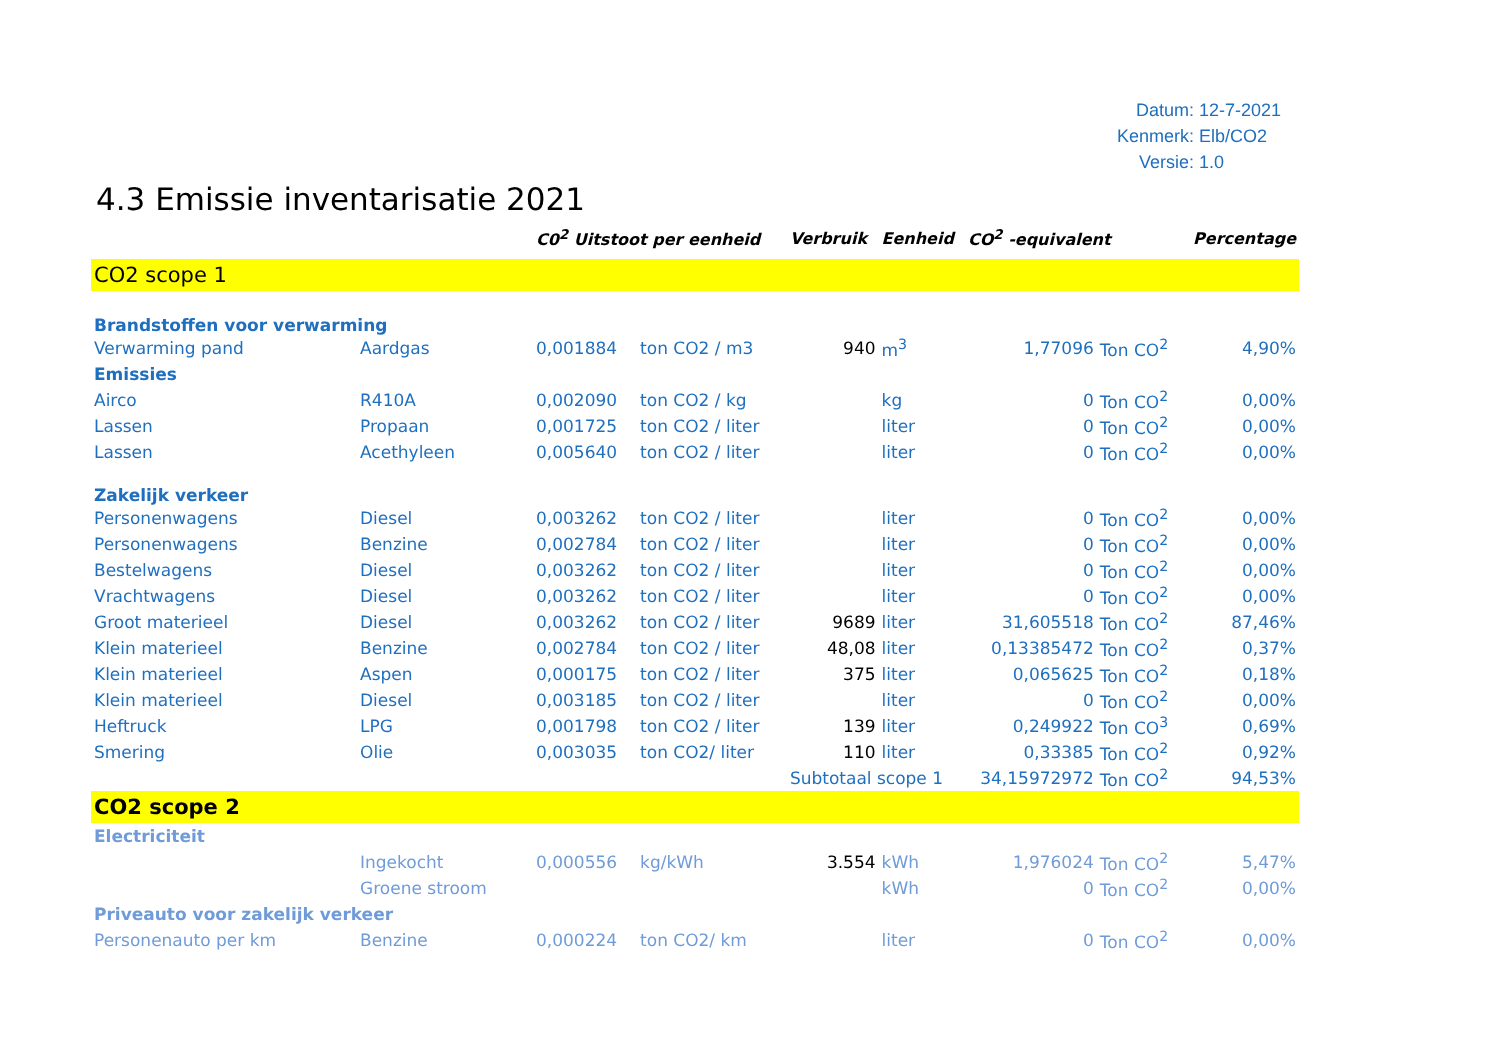Datum: 12-7-2021
Kenmerk: Elb/CO2
Versie: 1.0
4.3 Emissie inventarisatie 2021
| | | C0<sup>2</sup> Uitstoot per eenheid | | Verbruik | Eenheid | CO<sup>2</sup> -equivalent | | Percentage |
| --- | --- | --- | --- | --- | --- | --- | --- | --- |
| CO2 scope 1 | | | | | | | | |
| Brandstoffen voor verwarming | | | | | | | | |
| Verwarming pand | Aardgas | 0,001884 | ton CO2 / m3 | 940 | m<sup>3</sup> | 1,77096 | Ton CO<sup>2</sup> | 4,90% |
| Emissies | | | | | | | | |
| Airco | R410A | 0,002090 | ton CO2 / kg | | kg | 0 | Ton CO<sup>2</sup> | 0,00% |
| Lassen | Propaan | 0,001725 | ton CO2 / liter | | liter | 0 | Ton CO<sup>2</sup> | 0,00% |
| Lassen | Acethyleen | 0,005640 | ton CO2 / liter | | liter | 0 | Ton CO<sup>2</sup> | 0,00% |
| Zakelijk verkeer | | | | | | | | |
| Personenwagens | Diesel | 0,003262 | ton CO2 / liter | | liter | 0 | Ton CO<sup>2</sup> | 0,00% |
| Personenwagens | Benzine | 0,002784 | ton CO2 / liter | | liter | 0 | Ton CO<sup>2</sup> | 0,00% |
| Bestelwagens | Diesel | 0,003262 | ton CO2 / liter | | liter | 0 | Ton CO<sup>2</sup> | 0,00% |
| Vrachtwagens | Diesel | 0,003262 | ton CO2 / liter | | liter | 0 | Ton CO<sup>2</sup> | 0,00% |
| Groot materieel | Diesel | 0,003262 | ton CO2 / liter | 9689 | liter | 31,605518 | Ton CO<sup>2</sup> | 87,46% |
| Klein materieel | Benzine | 0,002784 | ton CO2 / liter | 48,08 | liter | 0,13385472 | Ton CO<sup>2</sup> | 0,37% |
| Klein materieel | Aspen | 0,000175 | ton CO2 / liter | 375 | liter | 0,065625 | Ton CO<sup>2</sup> | 0,18% |
| Klein materieel | Diesel | 0,003185 | ton CO2 / liter | | liter | 0 | Ton CO<sup>2</sup> | 0,00% |
| Heftruck | LPG | 0,001798 | ton CO2 / liter | 139 | liter | 0,249922 | Ton CO<sup>3</sup> | 0,69% |
| Smering | Olie | 0,003035 | ton CO2/ liter | 110 | liter | 0,33385 | Ton CO<sup>2</sup> | 0,92% |
| | | | | Subtotaal scope 1 | | 34,15972972 | Ton CO<sup>2</sup> | 94,53% |
| CO2 scope 2 | | | | | | | | |
| Electriciteit | | | | | | | | |
| | Ingekocht | 0,000556 | kg/kWh | 3.554 | kWh | 1,976024 | Ton CO<sup>2</sup> | 5,47% |
| | Groene stroom | | | | kWh | 0 | Ton CO<sup>2</sup> | 0,00% |
| Priveauto voor zakelijk verkeer | | | | | | | | |
| Personenauto per km | Benzine | 0,000224 | ton CO2/ km | | liter | 0 | Ton CO<sup>2</sup> | 0,00% |